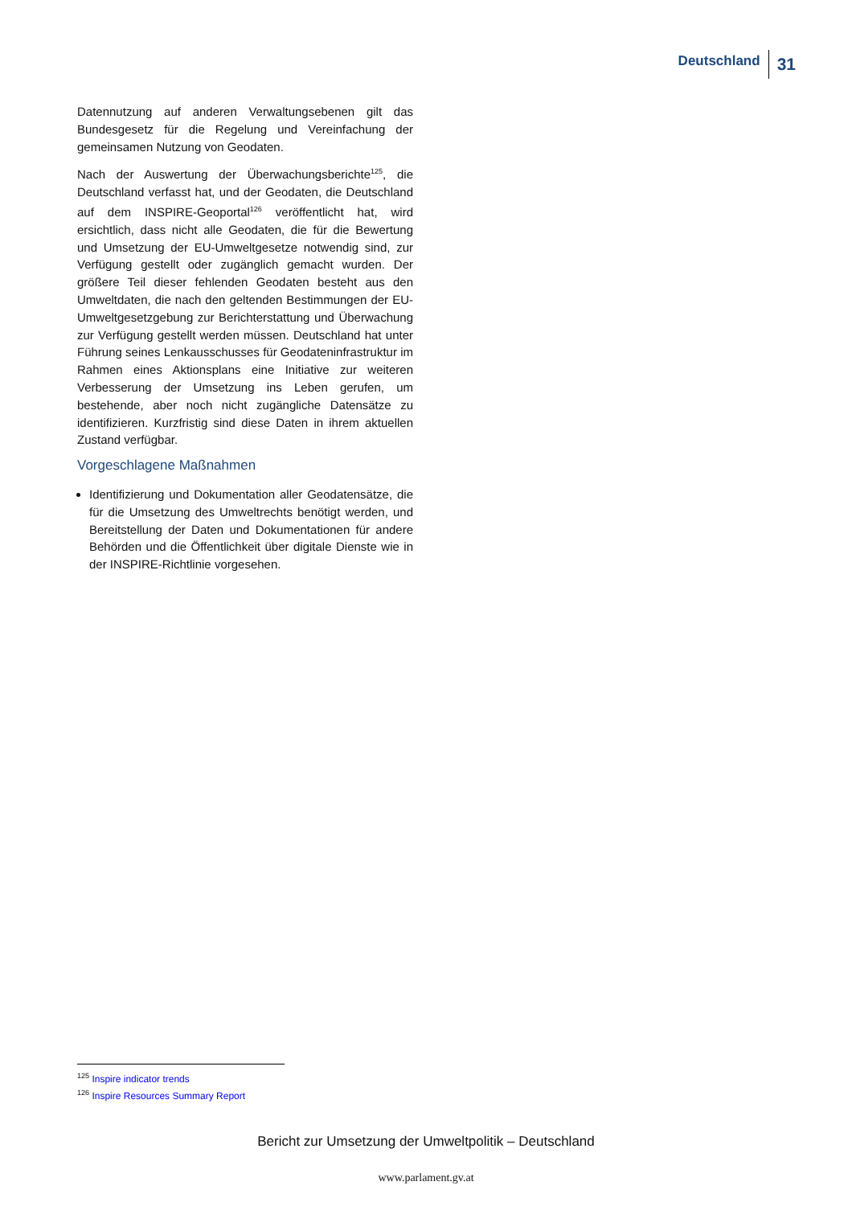Deutschland 31
Datennutzung auf anderen Verwaltungsebenen gilt das Bundesgesetz für die Regelung und Vereinfachung der gemeinsamen Nutzung von Geodaten.
Nach der Auswertung der Überwachungsberichte<sup>125</sup>, die Deutschland verfasst hat, und der Geodaten, die Deutschland auf dem INSPIRE-Geoportal<sup>126</sup> veröffentlicht hat, wird ersichtlich, dass nicht alle Geodaten, die für die Bewertung und Umsetzung der EU-Umweltgesetze notwendig sind, zur Verfügung gestellt oder zugänglich gemacht wurden. Der größere Teil dieser fehlenden Geodaten besteht aus den Umweltdaten, die nach den geltenden Bestimmungen der EU-Umweltgesetzgebung zur Berichterstattung und Überwachung zur Verfügung gestellt werden müssen. Deutschland hat unter Führung seines Lenkausschusses für Geodateninfrastruktur im Rahmen eines Aktionsplans eine Initiative zur weiteren Verbesserung der Umsetzung ins Leben gerufen, um bestehende, aber noch nicht zugängliche Datensätze zu identifizieren. Kurzfristig sind diese Daten in ihrem aktuellen Zustand verfügbar.
Vorgeschlagene Maßnahmen
Identifizierung und Dokumentation aller Geodatensätze, die für die Umsetzung des Umweltrechts benötigt werden, und Bereitstellung der Daten und Dokumentationen für andere Behörden und die Öffentlichkeit über digitale Dienste wie in der INSPIRE-Richtlinie vorgesehen.
<sup>125</sup> Inspire indicator trends
<sup>126</sup> Inspire Resources Summary Report
Bericht zur Umsetzung der Umweltpolitik – Deutschland
www.parlament.gv.at